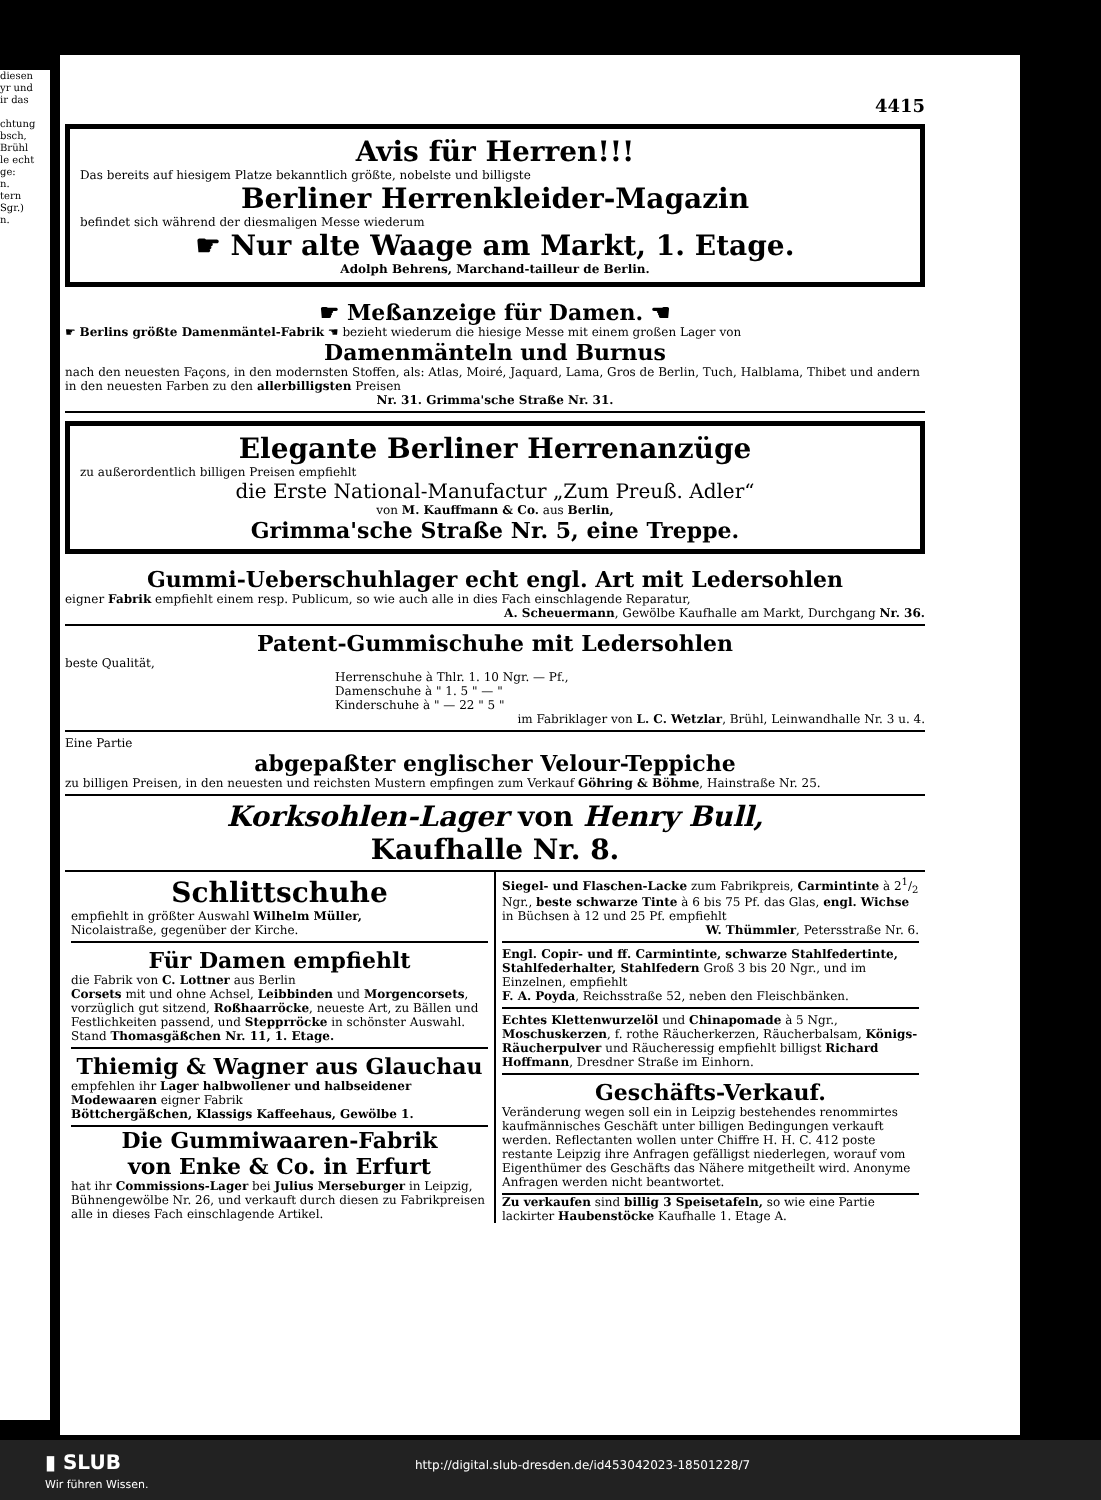diesen
yr und
ir das
chtung
bsch,
Brühl
le echt
ge:
n.
tern
Sgr.)
n.
4415
Avis für Herren!!!
Das bereits auf hiesigem Platze bekanntlich größte, nobelste und billigste
Berliner Herrenkleider-Magazin
befindet sich während der diesmaligen Messe wiederum
☛ Nur alte Waage am Markt, 1. Etage.
Adolph Behrens, Marchand-tailleur de Berlin.
☛ Meßanzeige für Damen. ☚
☛ Berlins größte Damenmäntel-Fabrik ☚ bezieht wiederum die hiesige Messe mit einem großen Lager von
Damenmänteln und Burnus
nach den neuesten Façons, in den modernsten Stoffen, als: Atlas, Moiré, Jaquard, Lama, Gros de Berlin, Tuch, Halblama, Thibet und andern in den neuesten Farben zu den allerbilligsten Preisen
Nr. 31. Grimma'sche Straße Nr. 31.
Elegante Berliner Herrenanzüge
zu außerordentlich billigen Preisen empfiehlt
die Erste National-Manufactur „Zum Preuß. Adler“
von M. Kauffmann & Co. aus Berlin,
Grimma'sche Straße Nr. 5, eine Treppe.
Gummi-Ueberschuhlager echt engl. Art mit Ledersohlen
eigner Fabrik empfiehlt einem resp. Publicum, so wie auch alle in dies Fach einschlagende Reparatur,
A. Scheuermann, Gewölbe Kaufhalle am Markt, Durchgang Nr. 36.
Patent-Gummischuhe mit Ledersohlen
beste Qualität,
Herrenschuhe à Thlr. 1. 10 Ngr. — Pf.,
Damenschuhe à " 1. 5 " — "
Kinderschuhe à " — 22 " 5 "
im Fabriklager von L. C. Wetzlar, Brühl, Leinwandhalle Nr. 3 u. 4.
Eine Partie
abgepaßter englischer Velour-Teppiche
zu billigen Preisen, in den neuesten und reichsten Mustern empfingen zum Verkauf Göhring & Böhme, Hainstraße Nr. 25.
Korksohlen-Lager von Henry Bull,
Kaufhalle Nr. 8.
Schlittschuhe
empfiehlt in größter Auswahl Wilhelm Müller,
Nicolaistraße, gegenüber der Kirche.
Für Damen empfiehlt
die Fabrik von C. Lottner aus Berlin
Corsets mit und ohne Achsel, Leibbinden und Morgencorsets, vorzüglich gut sitzend, Roßhaarröcke, neueste Art, zu Bällen und Festlichkeiten passend, und Stepprröcke in schönster Auswahl. Stand Thomasgäßchen Nr. 11, 1. Etage.
Thiemig & Wagner aus Glauchau
empfehlen ihr Lager halbwollener und halbseidener Modewaaren eigner Fabrik
Böttchergäßchen, Klassigs Kaffeehaus, Gewölbe 1.
Die Gummiwaaren-Fabrik
von Enke & Co. in Erfurt
hat ihr Commissions-Lager bei Julius Merseburger in Leipzig, Bühnengewölbe Nr. 26, und verkauft durch diesen zu Fabrikpreisen alle in dieses Fach einschlagende Artikel.
Siegel- und Flaschen-Lacke zum Fabrikpreis, Carmintinte à 21/2 Ngr., beste schwarze Tinte à 6 bis 75 Pf. das Glas, engl. Wichse in Büchsen à 12 und 25 Pf. empfiehlt
W. Thümmler, Petersstraße Nr. 6.
Engl. Copir- und ff. Carmintinte, schwarze Stahlfedertinte, Stahlfederhalter, Stahlfedern Groß 3 bis 20 Ngr., und im Einzelnen, empfiehlt
F. A. Poyda, Reichsstraße 52, neben den Fleischbänken.
Echtes Klettenwurzelöl und Chinapomade à 5 Ngr., Moschuskerzen, f. rothe Räucherkerzen, Räucherbalsam, Königs-Räucherpulver und Räucheressig empfiehlt billigst Richard Hoffmann, Dresdner Straße im Einhorn.
Geschäfts-Verkauf.
Veränderung wegen soll ein in Leipzig bestehendes renommirtes kaufmännisches Geschäft unter billigen Bedingungen verkauft werden. Reflectanten wollen unter Chiffre H. H. C. 412 poste restante Leipzig ihre Anfragen gefälligst niederlegen, worauf vom Eigenthümer des Geschäfts das Nähere mitgetheilt wird. Anonyme Anfragen werden nicht beantwortet.
Zu verkaufen sind billig 3 Speisetafeln, so wie eine Partie lackirter Haubenstöcke Kaufhalle 1. Etage A.
▮ SLUB
Wir führen Wissen.
http://digital.slub-dresden.de/id453042023-18501228/7